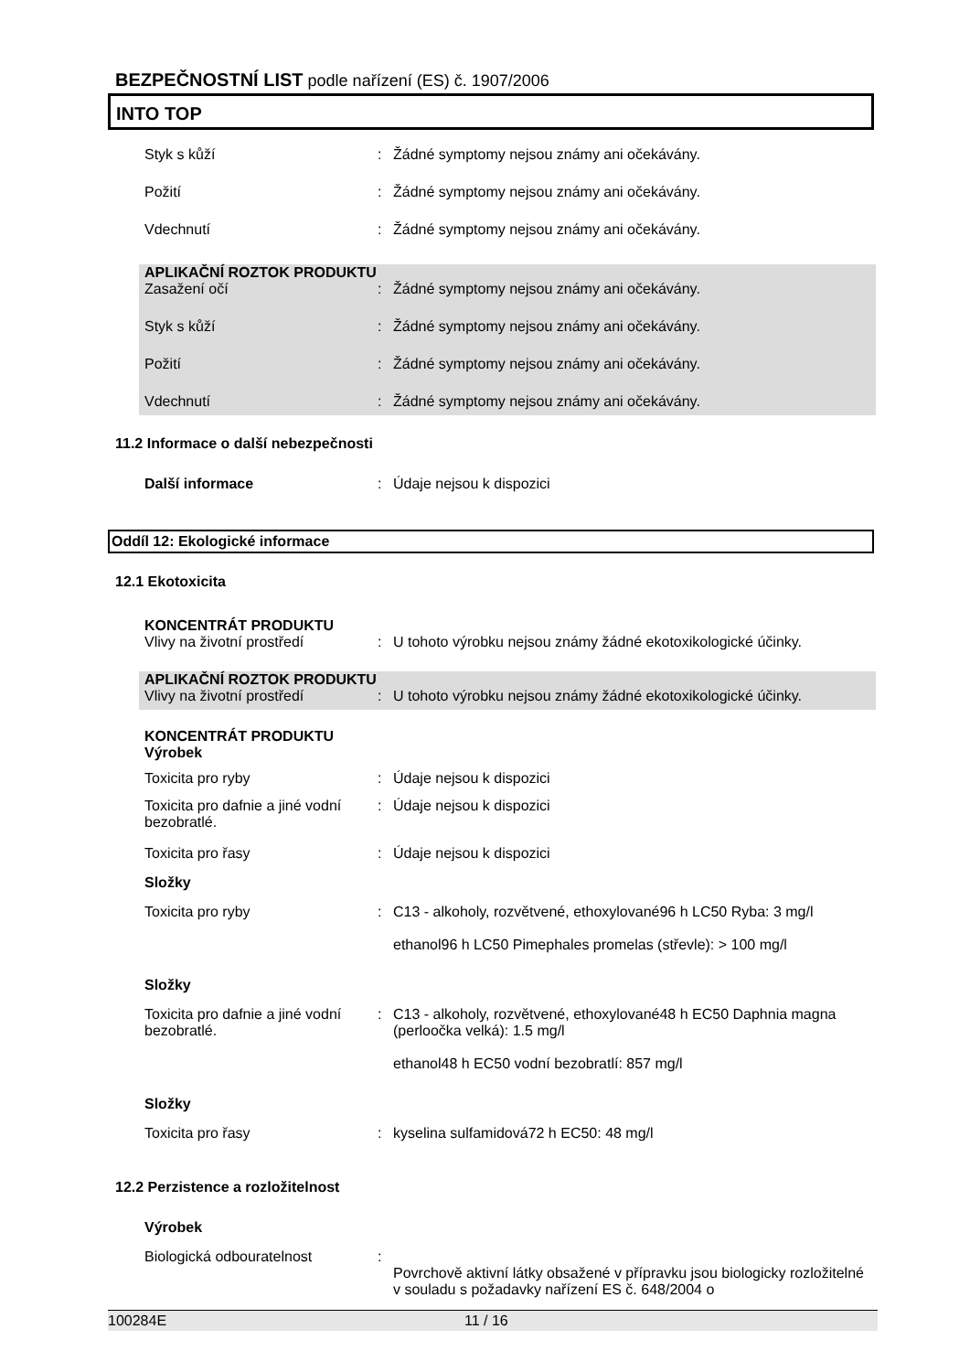BEZPEČNOSTNÍ LIST podle nařízení (ES) č. 1907/2006
INTO TOP
Styk s kůží : Žádné symptomy nejsou známy ani očekávány.
Požití : Žádné symptomy nejsou známy ani očekávány.
Vdechnutí : Žádné symptomy nejsou známy ani očekávány.
APLIKAČNÍ ROZTOK PRODUKTU
Zasažení očí : Žádné symptomy nejsou známy ani očekávány.
Styk s kůží : Žádné symptomy nejsou známy ani očekávány.
Požití : Žádné symptomy nejsou známy ani očekávány.
Vdechnutí : Žádné symptomy nejsou známy ani očekávány.
11.2 Informace o další nebezpečnosti
Další informace : Údaje nejsou k dispozici
Oddíl 12: Ekologické informace
12.1 Ekotoxicita
KONCENTRÁT PRODUKTU
Vlivy na životní prostředí : U tohoto výrobku nejsou známy žádné ekotoxikologické účinky.
APLIKAČNÍ ROZTOK PRODUKTU
Vlivy na životní prostředí : U tohoto výrobku nejsou známy žádné ekotoxikologické účinky.
KONCENTRÁT PRODUKTU
Výrobek
Toxicita pro ryby : Údaje nejsou k dispozici
Toxicita pro dafnie a jiné vodní bezobratlé.
: Údaje nejsou k dispozici
Toxicita pro řasy : Údaje nejsou k dispozici
Složky
Toxicita pro ryby : C13 - alkoholy, rozvětvené, ethoxylované96 h LC50 Ryba: 3 mg/l
ethanol96 h LC50 Pimephales promelas (střevle): > 100 mg/l
Složky
Toxicita pro dafnie a jiné vodní bezobratlé.
: C13 - alkoholy, rozvětvené, ethoxylované48 h EC50 Daphnia magna (perloočka velká): 1.5 mg/l
ethanol48 h EC50 vodní bezobratlí: 857 mg/l
Složky
Toxicita pro řasy : kyselina sulfamidová72 h EC50: 48 mg/l
12.2 Perzistence a rozložitelnost
Výrobek
Biologická odbouratelnost :
Povrchově aktivní látky obsažené v přípravku jsou biologicky rozložitelné v souladu s požadavky nařízení ES č. 648/2004 o
100284E 11 / 16